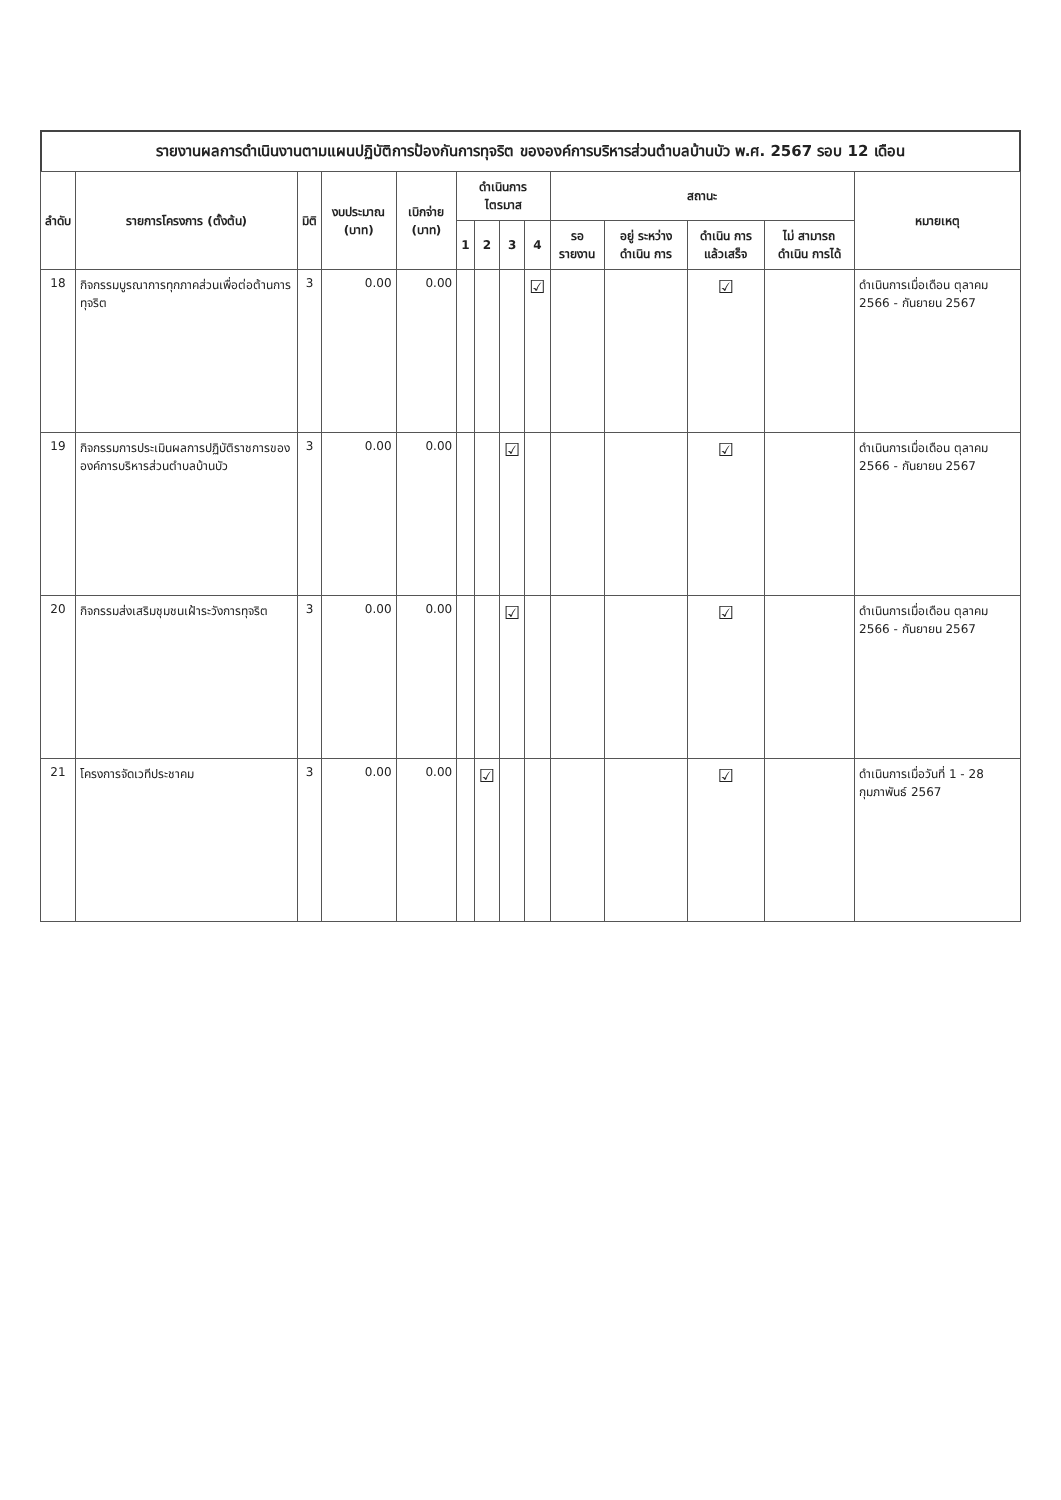รายงานผลการดำเนินงานตามแผนปฏิบัติการป้องกันการทุจริต ขององค์การบริหารส่วนตำบลบ้านบัว พ.ศ. 2567 รอบ 12 เดือน
| ลำดับ | รายการโครงการ (ตั้งต้น) | มิติ | งบประมาณ (บาท) | เบิกจ่าย (บาท) | ดำเนินการไตรมาส | | | | สถานะ | | | | หมายเหตุ |
| --- | --- | --- | --- | --- | --- | --- | --- | --- | --- | --- | --- | --- | --- |
| | | | | | 1 | 2 | 3 | 4 | รอ รายงาน | อยู่ ระหว่าง ดำเนิน การ | ดำเนิน การ แล้วเสร็จ | ไม่ สามารถ ดำเนิน การได้ | |
| 18 | กิจกรรมบูรณาการทุกภาคส่วนเพื่อต่อต้านการทุจริต | 3 | 0.00 | 0.00 | | | | ☑ | | | ☑ | | ดำเนินการเมื่อเดือน ตุลาคม 2566 - กันยายน 2567 |
| 19 | กิจกรรมการประเมินผลการปฏิบัติราชการขององค์การบริหารส่วนตำบลบ้านบัว | 3 | 0.00 | 0.00 | | | ☑ | | | | ☑ | | ดำเนินการเมื่อเดือน ตุลาคม 2566 - กันยายน 2567 |
| 20 | กิจกรรมส่งเสริมชุมชนเฝ้าระวังการทุจริต | 3 | 0.00 | 0.00 | | | ☑ | | | | ☑ | | ดำเนินการเมื่อเดือน ตุลาคม 2566 - กันยายน 2567 |
| 21 | โครงการจัดเวทีประชาคม | 3 | 0.00 | 0.00 | | ☑ | | | | | ☑ | | ดำเนินการเมื่อวันที่ 1 - 28 กุมภาพันธ์ 2567 |